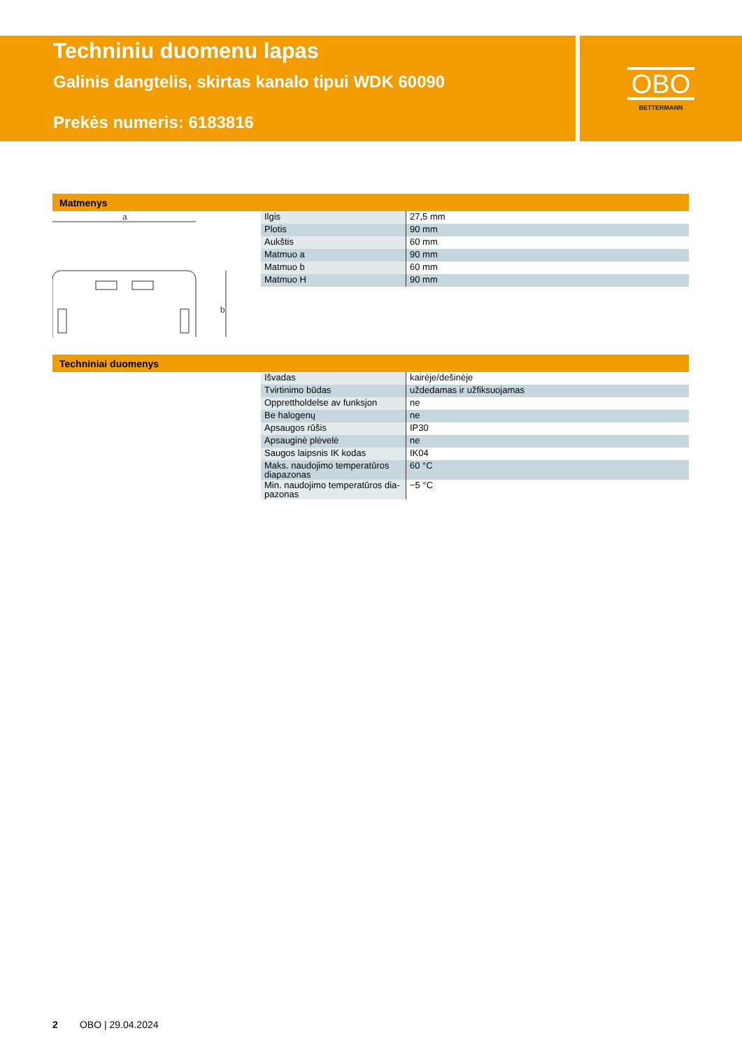Techniniu duomenu lapas
Galinis dangtelis, skirtas kanalo tipui WDK 60090
Prekės numeris: 6183816
OBO
BETTERMANN
Matmenys
a
b
| Ilgis | 27,5 mm |
| Plotis | 90 mm |
| Aukštis | 60 mm |
| Matmuo a | 90 mm |
| Matmuo b | 60 mm |
| Matmuo H | 90 mm |
Techniniai duomenys
| Išvadas | kairėje/dešinėje |
| Tvirtinimo būdas | uždedamas ir užfiksuojamas |
| Opprettholdelse av funksjon | ne |
| Be halogenų | ne |
| Apsaugos rūšis | IP30 |
| Apsauginė plėvelė | ne |
| Saugos laipsnis IK kodas | IK04 |
| Maks. naudojimo temperatūros diapazonas | 60 °C |
| Min. naudojimo temperatūros dia-pazonas | −5 °C |
2 OBO | 29.04.2024